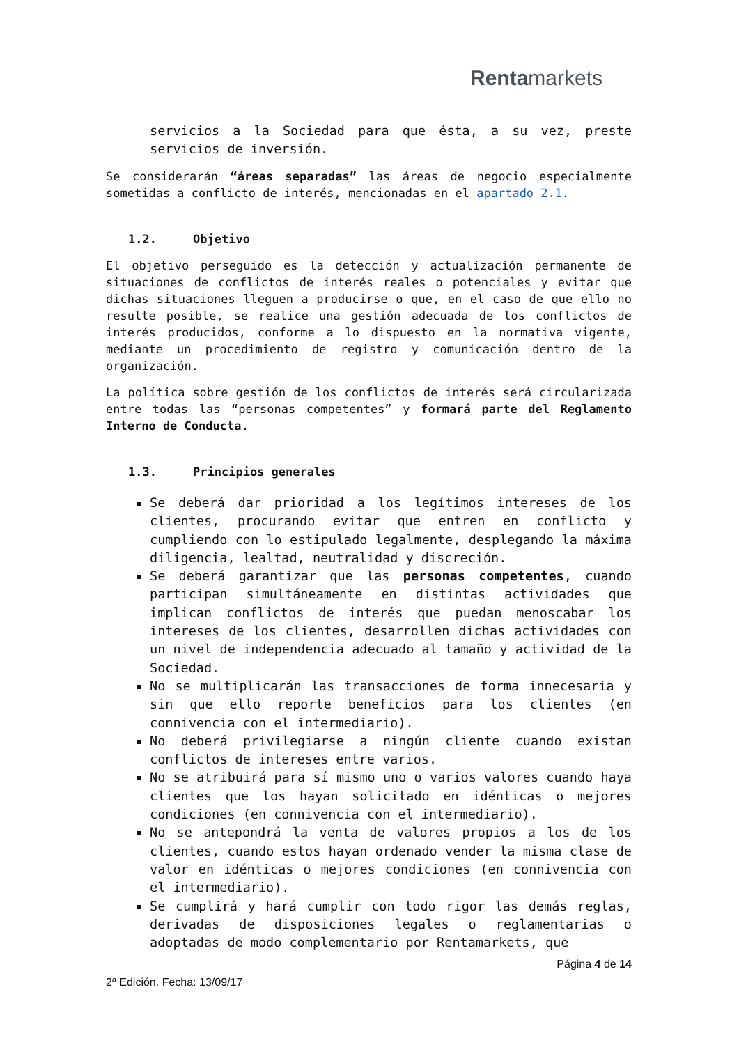Rentamarkets
servicios a la Sociedad para que ésta, a su vez, preste servicios de inversión.
Se considerarán “áreas separadas” las áreas de negocio especialmente sometidas a conflicto de interés, mencionadas en el apartado 2.1.
1.2. Objetivo
El objetivo perseguido es la detección y actualización permanente de situaciones de conflictos de interés reales o potenciales y evitar que dichas situaciones lleguen a producirse o que, en el caso de que ello no resulte posible, se realice una gestión adecuada de los conflictos de interés producidos, conforme a lo dispuesto en la normativa vigente, mediante un procedimiento de registro y comunicación dentro de la organización.
La política sobre gestión de los conflictos de interés será circularizada entre todas las “personas competentes” y formará parte del Reglamento Interno de Conducta.
1.3. Principios generales
Se deberá dar prioridad a los legítimos intereses de los clientes, procurando evitar que entren en conflicto y cumpliendo con lo estipulado legalmente, desplegando la máxima diligencia, lealtad, neutralidad y discreción.
Se deberá garantizar que las personas competentes, cuando participan simultáneamente en distintas actividades que implican conflictos de interés que puedan menoscabar los intereses de los clientes, desarrollen dichas actividades con un nivel de independencia adecuado al tamaño y actividad de la Sociedad.
No se multiplicarán las transacciones de forma innecesaria y sin que ello reporte beneficios para los clientes (en connivencia con el intermediario).
No deberá privilegiarse a ningún cliente cuando existan conflictos de intereses entre varios.
No se atribuirá para sí mismo uno o varios valores cuando haya clientes que los hayan solicitado en idénticas o mejores condiciones (en connivencia con el intermediario).
No se antepondrá la venta de valores propios a los de los clientes, cuando estos hayan ordenado vender la misma clase de valor en idénticas o mejores condiciones (en connivencia con el intermediario).
Se cumplirá y hará cumplir con todo rigor las demás reglas, derivadas de disposiciones legales o reglamentarias o adoptadas de modo complementario por Rentamarkets, que
Página 4 de 14
2ª Edición. Fecha: 13/09/17